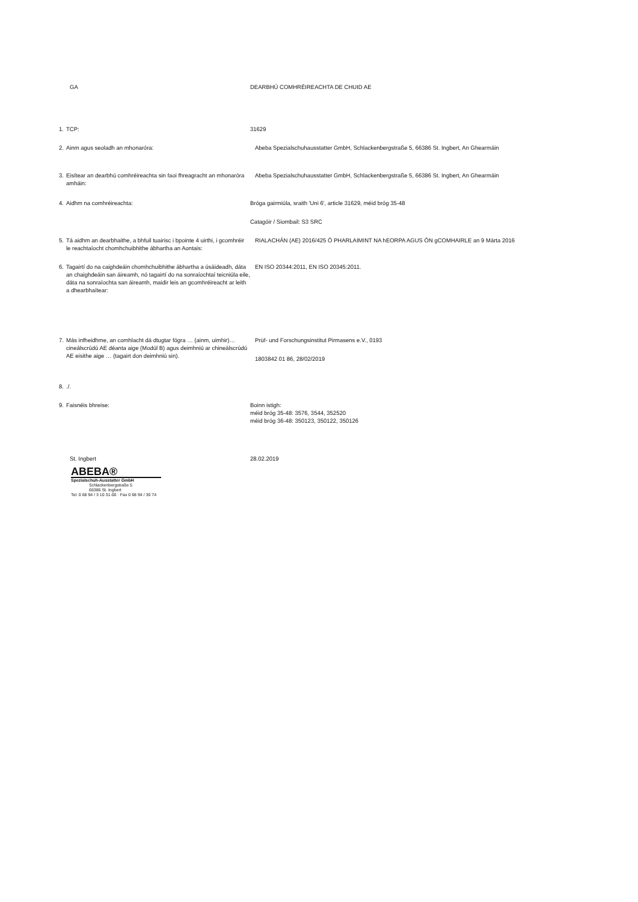GA DEARBHÚ COMHRÉIREACHTA DE CHUID AE
1. TCP: 31629
2. Ainm agus seoladh an mhonaróra: Abeba Spezialschuhausstatter GmbH, Schlackenbergstraße 5, 66386 St. Ingbert, An Ghearmáin
3. Eisítear an dearbhú comhréireachta sin faoi fhreagracht an mhonaróra amháin:
Abeba Spezialschuhausstatter GmbH, Schlackenbergstraße 5, 66386 St. Ingbert, An Ghearmáin
4. Aidhm na comhréireachta: Bróga gairmiúla, sraith 'Uni 6', article 31629, méid bróg 35-48
Catagóir / Siombail: S3 SRC
5. Tá aidhm an dearbhaithe, a bhfuil tuairisc i bpointe 4 uirthi, i gcomhréir le reachtaíocht chomhchuibhithe ábhartha an Aontais:
RIALACHÁN (AE) 2016/425 Ó PHARLAIMINT NA hEORPA AGUS ÓN gCOMHAIRLE an 9 Márta 2016
6. Tagairtí do na caighdeáin chomhchuibhithe ábhartha a úsáideadh, dáta an chaighdeáin san áireamh, nó tagairtí do na sonraíochtaí teicniúla eile, dáta na sonraíochta san áireamh, maidir leis an gcomhréireacht ar leith a dhearbhaítear:
EN ISO 20344:2011, EN ISO 20345:2011.
7. Más infheidhme, an comhlacht dá dtugtar fógra … (ainm, uimhir)… cineálscrúdú AE déanta aige (Modúl B) agus deimhniú ar chineálscrúdú AE eisithe aige … (tagairt don deimhniú sin).
Prüf- und Forschungsinstitut Pirmasens e.V., 0193
1803842 01 86, 28/02/2019
8. ./.
9. Faisnéis bhreise: Boinn istigh:
méid bróg 35-48: 3576, 3544, 352520
méid bróg 36-48: 350123, 350122, 350126
St. Ingbert 28.02.2019
ABEBA®
Spezialschuh-Ausstatter GmbH
Schlackenbergstraße 5
66386 St. Ingbert
Tel. 0 68 94 / 3 10 31-00 · Fax 0 68 94 / 30 74